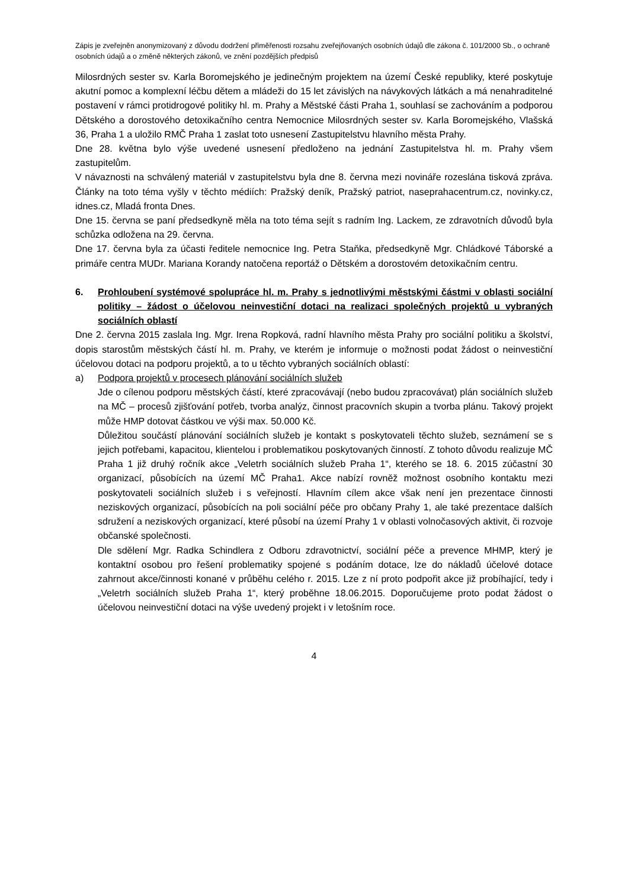Zápis je zveřejněn anonymizovaný z důvodu dodržení přiměřenosti rozsahu zveřejňovaných osobních údajů dle zákona č. 101/2000 Sb., o ochraně osobních údajů a o změně některých zákonů, ve znění pozdějších předpisů
Milosrdných sester sv. Karla Boromejského je jedinečným projektem na území České republiky, které poskytuje akutní pomoc a komplexní léčbu dětem a mládeži do 15 let závislých na návykových látkách a má nenahraditelné postavení v rámci protidrogové politiky hl. m. Prahy a Městské části Praha 1, souhlasí se zachováním a podporou Dětského a dorostového detoxikačního centra Nemocnice Milosrdných sester sv. Karla Boromejského, Vlašská 36, Praha 1 a uložilo RMČ Praha 1 zaslat toto usnesení Zastupitelstvu hlavního města Prahy.
Dne 28. května bylo výše uvedené usnesení předloženo na jednání Zastupitelstva hl. m. Prahy všem zastupitelům.
V návaznosti na schválený materiál v zastupitelstvu byla dne 8. června mezi novináře rozeslána tisková zpráva. Články na toto téma vyšly v těchto médiích: Pražský deník, Pražský patriot, naseprahacentrum.cz, novinky.cz, idnes.cz, Mladá fronta Dnes.
Dne 15. června se paní předsedkyně měla na toto téma sejít s radním Ing. Lackem, ze zdravotních důvodů byla schůzka odložena na 29. června.
Dne 17. června byla za účasti ředitele nemocnice Ing. Petra Staňka, předsedkyně Mgr. Chládkové Táborské a primáře centra MUDr. Mariana Korandy natočena reportáž o Dětském a dorostovém detoxikačním centru.
6. Prohloubení systémové spolupráce hl. m. Prahy s jednotlivými městskými částmi v oblasti sociální politiky – žádost o účelovou neinvestiční dotaci na realizaci společných projektů u vybraných sociálních oblastí
Dne 2. června 2015 zaslala Ing. Mgr. Irena Ropková, radní hlavního města Prahy pro sociální politiku a školství, dopis starostům městských částí hl. m. Prahy, ve kterém je informuje o možnosti podat žádost o neinvestiční účelovou dotaci na podporu projektů, a to u těchto vybraných sociálních oblastí:
a) Podpora projektů v procesech plánování sociálních služeb
Jde o cílenou podporu městských částí, které zpracovávají (nebo budou zpracovávat) plán sociálních služeb na MČ – procesů zjišťování potřeb, tvorba analýz, činnost pracovních skupin a tvorba plánu. Takový projekt může HMP dotovat částkou ve výši max. 50.000 Kč.
Důležitou součástí plánování sociálních služeb je kontakt s poskytovateli těchto služeb, seznámení se s jejich potřebami, kapacitou, klientelou i problematikou poskytovaných činností. Z tohoto důvodu realizuje MČ Praha 1 již druhý ročník akce „Veletrh sociálních služeb Praha 1“, kterého se 18. 6. 2015 zúčastní 30 organizací, působících na území MČ Praha1. Akce nabízí rovněž možnost osobního kontaktu mezi poskytovateli sociálních služeb i s veřejností. Hlavním cílem akce však není jen prezentace činnosti neziskových organizací, působících na poli sociální péče pro občany Prahy 1, ale také prezentace dalších sdružení a neziskových organizací, které působí na území Prahy 1 v oblasti volnočasových aktivit, či rozvoje občanské společnosti.
Dle sdělení Mgr. Radka Schindlera z Odboru zdravotnictví, sociální péče a prevence MHMP, který je kontaktní osobou pro řešení problematiky spojené s podáním dotace, lze do nákladů účelové dotace zahrnout akce/činnosti konané v průběhu celého r. 2015. Lze z ní proto podpořit akce již probíhající, tedy i „Veletrh sociálních služeb Praha 1“, který proběhne 18.06.2015. Doporučujeme proto podat žádost o účelovou neinvestiční dotaci na výše uvedený projekt i v letošním roce.
4